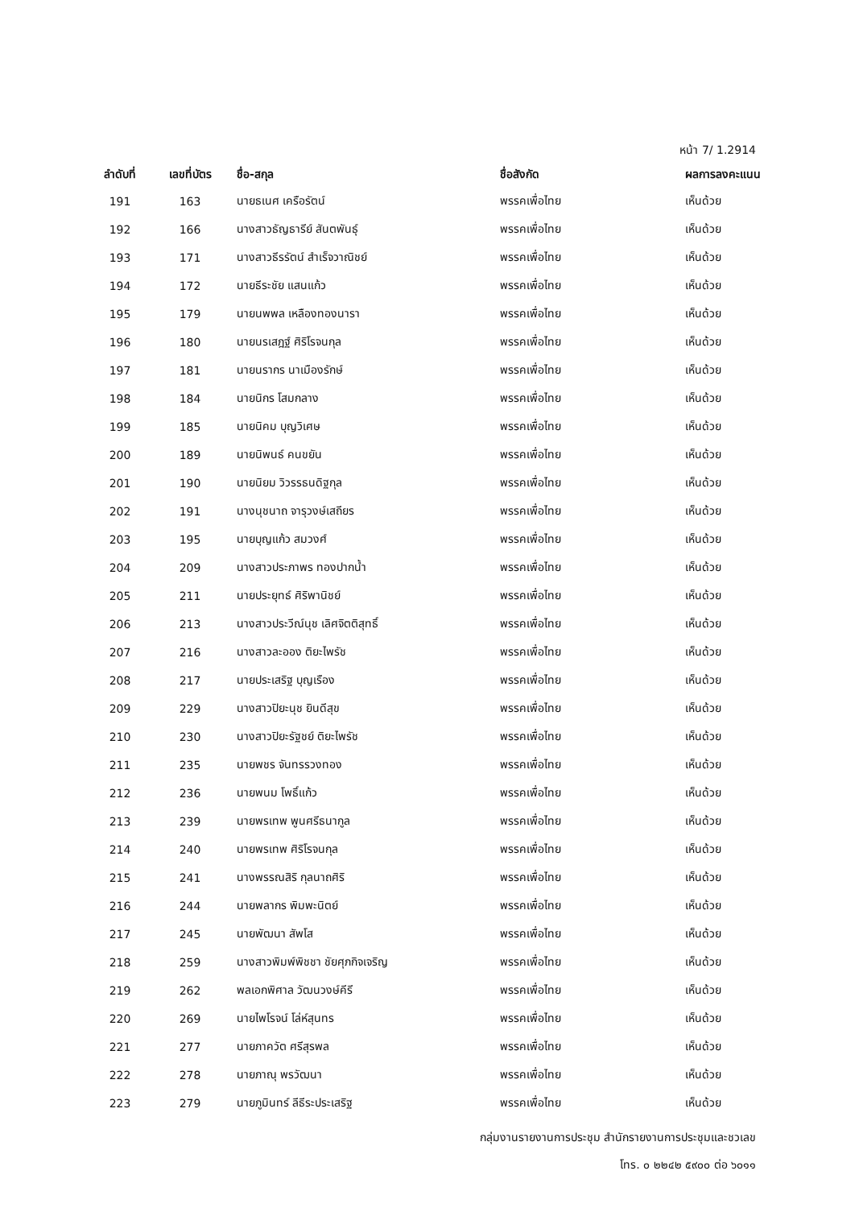หน้า 7/ 1.2914
| ลำดับที่ | เลขที่บัตร | ชื่อ-สกุล | ชื่อสังกัด | ผลการลงคะแนน |
| --- | --- | --- | --- | --- |
| 191 | 163 | นายธเนศ เครือรัตน์ | พรรคเพื่อไทย | เห็นด้วย |
| 192 | 166 | นางสาวธัญธารีย์ สันตพันธุ์ | พรรคเพื่อไทย | เห็นด้วย |
| 193 | 171 | นางสาวธีรรัตน์ สำเร็จวาณิชย์ | พรรคเพื่อไทย | เห็นด้วย |
| 194 | 172 | นายธีระชัย แสนแก้ว | พรรคเพื่อไทย | เห็นด้วย |
| 195 | 179 | นายนพพล เหลืองทองนารา | พรรคเพื่อไทย | เห็นด้วย |
| 196 | 180 | นายนรเสฎฐ์ ศิริโรจนกุล | พรรคเพื่อไทย | เห็นด้วย |
| 197 | 181 | นายนรากร นาเมืองรักษ์ | พรรคเพื่อไทย | เห็นด้วย |
| 198 | 184 | นายนิกร โสมกลาง | พรรคเพื่อไทย | เห็นด้วย |
| 199 | 185 | นายนิคม บุญวิเศษ | พรรคเพื่อไทย | เห็นด้วย |
| 200 | 189 | นายนิพนธ์ คนขยัน | พรรคเพื่อไทย | เห็นด้วย |
| 201 | 190 | นายนิยม วิวรรธนดิฐกุล | พรรคเพื่อไทย | เห็นด้วย |
| 202 | 191 | นางนุชนาถ จารุวงษ์เสถียร | พรรคเพื่อไทย | เห็นด้วย |
| 203 | 195 | นายบุญแก้ว สมวงศ์ | พรรคเพื่อไทย | เห็นด้วย |
| 204 | 209 | นางสาวประภาพร ทองปากน้ำ | พรรคเพื่อไทย | เห็นด้วย |
| 205 | 211 | นายประยุทธ์ ศิริพานิชย์ | พรรคเพื่อไทย | เห็นด้วย |
| 206 | 213 | นางสาวประวีณ์นุช เลิศจิตติสุทธิ์ | พรรคเพื่อไทย | เห็นด้วย |
| 207 | 216 | นางสาวละออง ติยะไพรัช | พรรคเพื่อไทย | เห็นด้วย |
| 208 | 217 | นายประเสริฐ บุญเรือง | พรรคเพื่อไทย | เห็นด้วย |
| 209 | 229 | นางสาวปิยะนุช ยินดีสุข | พรรคเพื่อไทย | เห็นด้วย |
| 210 | 230 | นางสาวปิยะรัฐชย์ ติยะไพรัช | พรรคเพื่อไทย | เห็นด้วย |
| 211 | 235 | นายพชร จันทรรวงทอง | พรรคเพื่อไทย | เห็นด้วย |
| 212 | 236 | นายพนม โพธิ์แก้ว | พรรคเพื่อไทย | เห็นด้วย |
| 213 | 239 | นายพรเทพ พูนศรีธนากูล | พรรคเพื่อไทย | เห็นด้วย |
| 214 | 240 | นายพรเทพ ศิริโรจนกุล | พรรคเพื่อไทย | เห็นด้วย |
| 215 | 241 | นางพรรณสิริ กุลนาถศิริ | พรรคเพื่อไทย | เห็นด้วย |
| 216 | 244 | นายพลากร พิมพะนิตย์ | พรรคเพื่อไทย | เห็นด้วย |
| 217 | 245 | นายพัฒนา สัพโส | พรรคเพื่อไทย | เห็นด้วย |
| 218 | 259 | นางสาวพิมพ์พิชชา ชัยศุภกิจเจริญ | พรรคเพื่อไทย | เห็นด้วย |
| 219 | 262 | พลเอกพิศาล วัฒนวงษ์คีรี | พรรคเพื่อไทย | เห็นด้วย |
| 220 | 269 | นายไพโรจน์ โล่ห์สุนทร | พรรคเพื่อไทย | เห็นด้วย |
| 221 | 277 | นายภาควัต ศรีสุรพล | พรรคเพื่อไทย | เห็นด้วย |
| 222 | 278 | นายภาณุ พรวัฒนา | พรรคเพื่อไทย | เห็นด้วย |
| 223 | 279 | นายภูมินทร์ ลีธีระประเสริฐ | พรรคเพื่อไทย | เห็นด้วย |
กลุ่มงานรายงานการประชุม สำนักรายงานการประชุมและชวเลข
โทร. ๐ ๒๒๔๒ ๕๙๐๐ ต่อ ๖๐๑๑